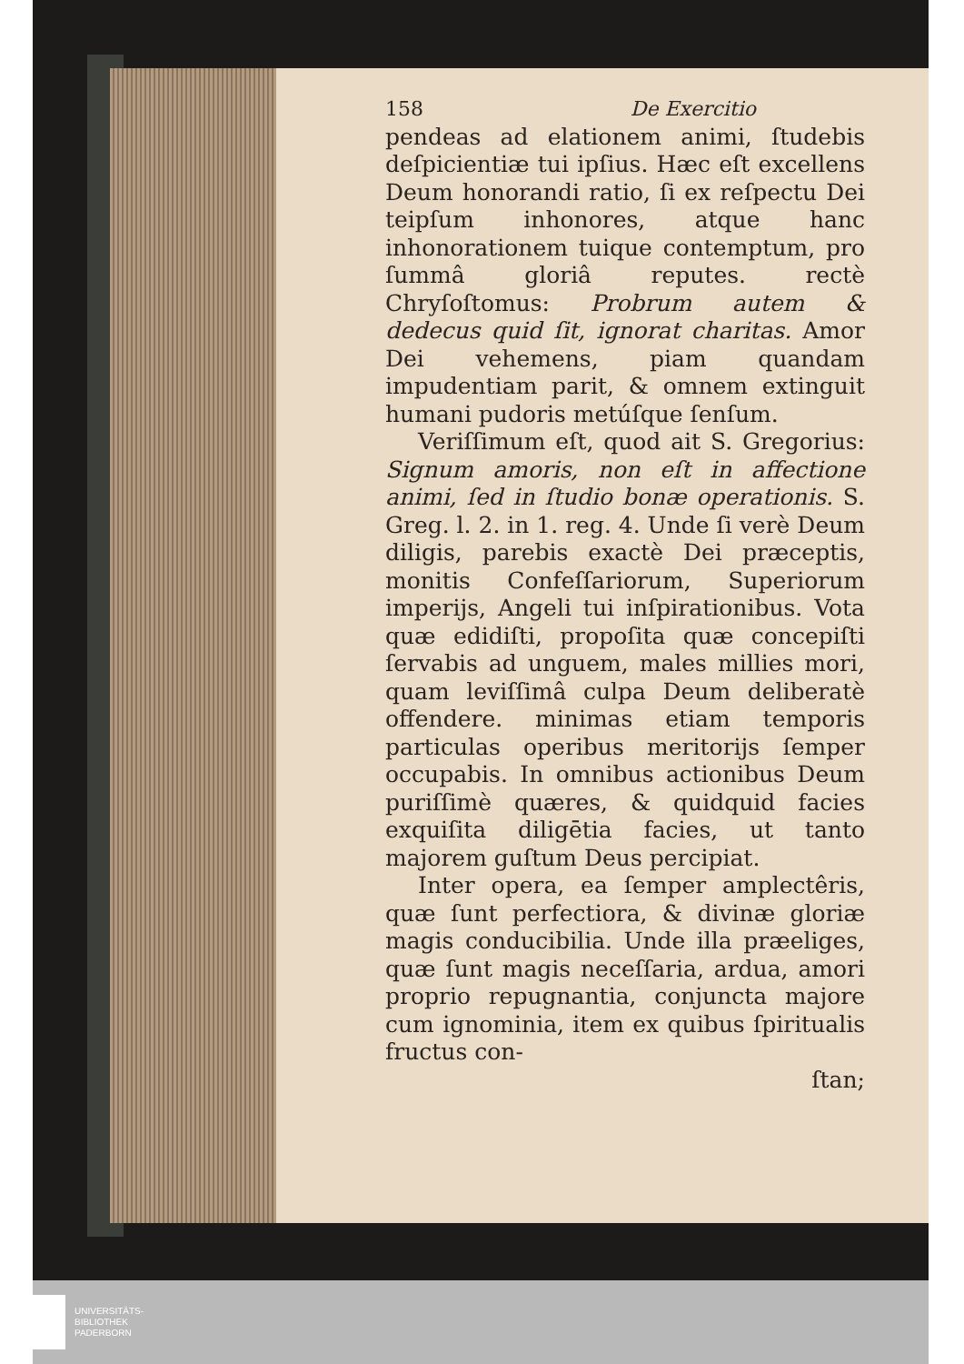158 De Exercitio
pendeas ad elationem animi, ſtudebis deſpicientiæ tui ipſius. Hæc eſt excellens Deum honorandi ratio, ſi ex reſpectu Dei teipſum inhonores, atque hanc inhonorationem tuique contemptum, pro ſummâ gloriâ reputes. rectè Chryſoſtomus: Probrum autem & dedecus quid ſit, ignorat charitas. Amor Dei vehemens, piam quandam impudentiam parit, & omnem extinguit humani pudoris metúſque ſenſum.
Veriſſimum eſt, quod ait S. Gregorius: Signum amoris, non eſt in affectione animi, ſed in ſtudio bonæ operationis. S. Greg. l. 2. in 1. reg. 4. Unde ſi verè Deum diligis, parebis exactè Dei præceptis, monitis Confeſſariorum, Superiorum imperijs, Angeli tui inſpirationibus. Vota quæ edidiſti, propoſita quæ concepiſti ſervabis ad unguem, males millies mori, quam leviſſimâ culpa Deum deliberatè offendere. minimas etiam temporis particulas operibus meritorijs ſemper occupabis. In omnibus actionibus Deum puriſſimè quæres, & quidquid facies exquiſita diligētia facies, ut tanto majorem guſtum Deus percipiat.
Inter opera, ea ſemper amplectêris, quæ ſunt perfectiora, & divinæ gloriæ magis conducibilia. Unde illa præeliges, quæ ſunt magis neceſſaria, ardua, amori proprio repugnantia, conjuncta majore cum ignominia, item ex quibus ſpiritualis fructus con-
ſtan;
UNIVERSITÄTS-
BIBLIOTHEK
PADERBORN